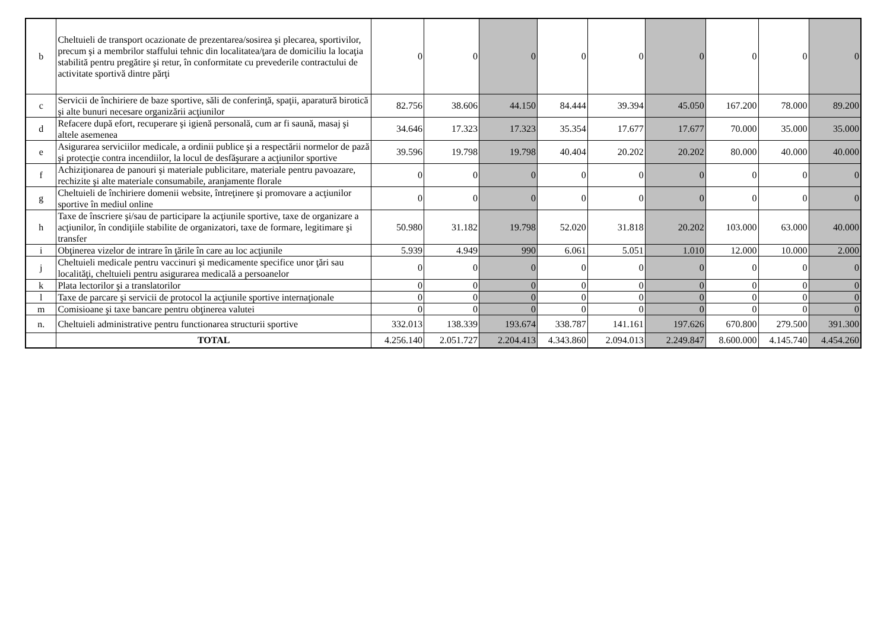| b | Cheltuieli de transport ocazionate de prezentarea/sosirea şi plecarea, sportivilor, precum şi a membrilor staffului tehnic din localitatea/ţara de domiciliu la locaţia stabilită pentru pregătire şi retur, în conformitate cu prevederile contractului de activitate sportivă dintre părţi | 0 | 0 | 0 | 0 | 0 | 0 | 0 | 0 | 0 |
| c | Servicii de închiriere de baze sportive, săli de conferinţă, spaţii, aparatură birotică şi alte bunuri necesare organizării acţiunilor | 82.756 | 38.606 | 44.150 | 84.444 | 39.394 | 45.050 | 167.200 | 78.000 | 89.200 |
| d | Refacere după efort, recuperare şi igienă personală, cum ar fi saună, masaj şi altele asemenea | 34.646 | 17.323 | 17.323 | 35.354 | 17.677 | 17.677 | 70.000 | 35.000 | 35.000 |
| e | Asigurarea serviciilor medicale, a ordinii publice şi a respectării normelor de pază şi protecţie contra incendiilor, la locul de desfăşurare a acţiunilor sportive | 39.596 | 19.798 | 19.798 | 40.404 | 20.202 | 20.202 | 80.000 | 40.000 | 40.000 |
| f | Achiziţionarea de panouri şi materiale publicitare, materiale pentru pavoazare, rechizite şi alte materiale consumabile, aranjamente florale | 0 | 0 | 0 | 0 | 0 | 0 | 0 | 0 | 0 |
| g | Cheltuieli de închiriere domenii website, întreţinere şi promovare a acţiunilor sportive în mediul online | 0 | 0 | 0 | 0 | 0 | 0 | 0 | 0 | 0 |
| h | Taxe de înscriere şi/sau de participare la acţiunile sportive, taxe de organizare a acţiunilor, în condiţiile stabilite de organizatori, taxe de formare, legitimare şi transfer | 50.980 | 31.182 | 19.798 | 52.020 | 31.818 | 20.202 | 103.000 | 63.000 | 40.000 |
| i | Obţinerea vizelor de intrare în ţările în care au loc acţiunile | 5.939 | 4.949 | 990 | 6.061 | 5.051 | 1.010 | 12.000 | 10.000 | 2.000 |
| j | Cheltuieli medicale pentru vaccinuri şi medicamente specifice unor ţări sau localităţi, cheltuieli pentru asigurarea medicală a persoanelor | 0 | 0 | 0 | 0 | 0 | 0 | 0 | 0 | 0 |
| k | Plata lectorilor şi a translatorilor | 0 | 0 | 0 | 0 | 0 | 0 | 0 | 0 | 0 |
| l | Taxe de parcare şi servicii de protocol la acţiunile sportive internaţionale | 0 | 0 | 0 | 0 | 0 | 0 | 0 | 0 | 0 |
| m | Comisioane şi taxe bancare pentru obţinerea valutei | 0 | 0 | 0 | 0 | 0 | 0 | 0 | 0 | 0 |
| n. | Cheltuieli administrative pentru functionarea structurii sportive | 332.013 | 138.339 | 193.674 | 338.787 | 141.161 | 197.626 | 670.800 | 279.500 | 391.300 |
| | TOTAL | 4.256.140 | 2.051.727 | 2.204.413 | 4.343.860 | 2.094.013 | 2.249.847 | 8.600.000 | 4.145.740 | 4.454.260 |